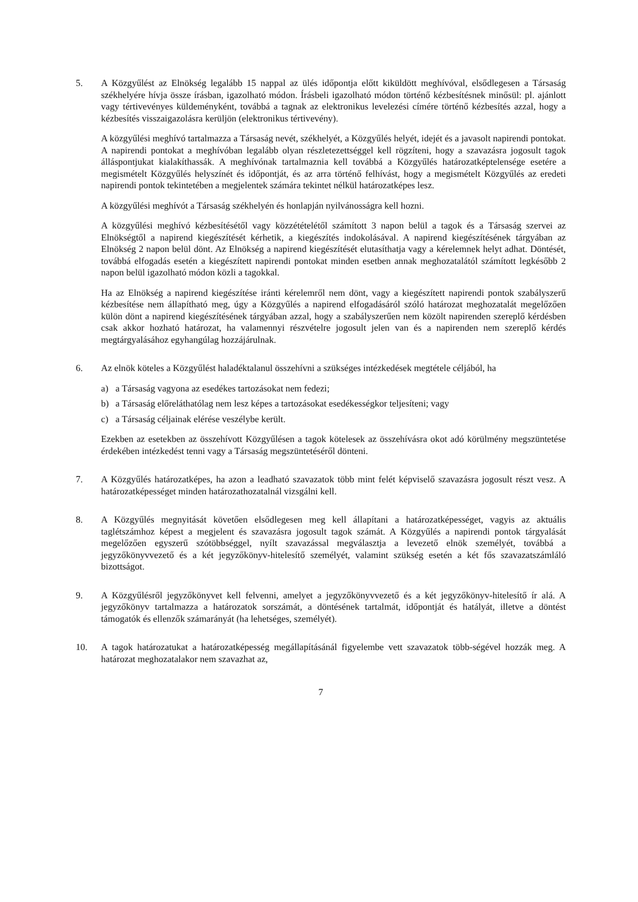5. A Közgyűlést az Elnökség legalább 15 nappal az ülés időpontja előtt kiküldött meghívóval, elsődlegesen a Társaság székhelyére hívja össze írásban, igazolható módon. Írásbeli igazolható módon történő kézbesítésnek minősül: pl. ajánlott vagy tértivevényes küldeményként, továbbá a tagnak az elektronikus levelezési címére történő kézbesítés azzal, hogy a kézbesítés visszaigazolásra kerüljön (elektronikus tértivevény).
A közgyűlési meghívó tartalmazza a Társaság nevét, székhelyét, a Közgyűlés helyét, idejét és a javasolt napirendi pontokat. A napirendi pontokat a meghívóban legalább olyan részletezettséggel kell rögzíteni, hogy a szavazásra jogosult tagok álláspontjukat kialakíthassák. A meghívónak tartalmaznia kell továbbá a Közgyűlés határozatképtelensége esetére a megismételt Közgyűlés helyszínét és időpontját, és az arra történő felhívást, hogy a megismételt Közgyűlés az eredeti napirendi pontok tekintetében a megjelentek számára tekintet nélkül határozatképes lesz.
A közgyűlési meghívót a Társaság székhelyén és honlapján nyilvánosságra kell hozni.
A közgyűlési meghívó kézbesítésétől vagy közzétételétől számított 3 napon belül a tagok és a Társaság szervei az Elnökségtől a napirend kiegészítését kérhetik, a kiegészítés indokolásával. A napirend kiegészítésének tárgyában az Elnökség 2 napon belül dönt. Az Elnökség a napirend kiegészítését elutasíthatja vagy a kérelemnek helyt adhat. Döntését, továbbá elfogadás esetén a kiegészített napirendi pontokat minden esetben annak meghozatalától számított legkésőbb 2 napon belül igazolható módon közli a tagokkal.
Ha az Elnökség a napirend kiegészítése iránti kérelemről nem dönt, vagy a kiegészített napirendi pontok szabályszerű kézbesítése nem állapítható meg, úgy a Közgyűlés a napirend elfogadásáról szóló határozat meghozatalát megelőzően külön dönt a napirend kiegészítésének tárgyában azzal, hogy a szabályszerűen nem közölt napirenden szereplő kérdésben csak akkor hozható határozat, ha valamennyi részvételre jogosult jelen van és a napirenden nem szereplő kérdés megtárgyalásához egyhangúlag hozzájárulnak.
6. Az elnök köteles a Közgyűlést haladéktalanul összehívni a szükséges intézkedések megtétele céljából, ha
a) a Társaság vagyona az esedékes tartozásokat nem fedezi;
b) a Társaság előreláthatólag nem lesz képes a tartozásokat esedékességkor teljesíteni; vagy
c) a Társaság céljainak elérése veszélybe került.
Ezekben az esetekben az összehívott Közgyűlésen a tagok kötelesek az összehívásra okot adó körülmény megszüntetése érdekében intézkedést tenni vagy a Társaság megszüntetéséről dönteni.
7. A Közgyűlés határozatképes, ha azon a leadható szavazatok több mint felét képviselő szavazásra jogosult részt vesz. A határozatképességet minden határozathozatalnál vizsgálni kell.
8. A Közgyűlés megnyitását követően elsődlegesen meg kell állapítani a határozatképességet, vagyis az aktuális taglétszámhoz képest a megjelent és szavazásra jogosult tagok számát. A Közgyűlés a napirendi pontok tárgyalását megelőzően egyszerű szótöbbséggel, nyílt szavazással megválasztja a levezető elnök személyét, továbbá a jegyzőkönyvvezető és a két jegyzőkönyv-hitelesítő személyét, valamint szükség esetén a két fős szavazatszámláló bizottságot.
9. A Közgyűlésről jegyzőkönyvet kell felvenni, amelyet a jegyzőkönyvvezető és a két jegyzőkönyv-hitelesítő ír alá. A jegyzőkönyv tartalmazza a határozatok sorszámát, a döntésének tartalmát, időpontját és hatályát, illetve a döntést támogatók és ellenzők számarányát (ha lehetséges, személyét).
10. A tagok határozatukat a határozatképesség megállapításánál figyelembe vett szavazatok több-ségével hozzák meg. A határozat meghozatalakor nem szavazhat az,
7